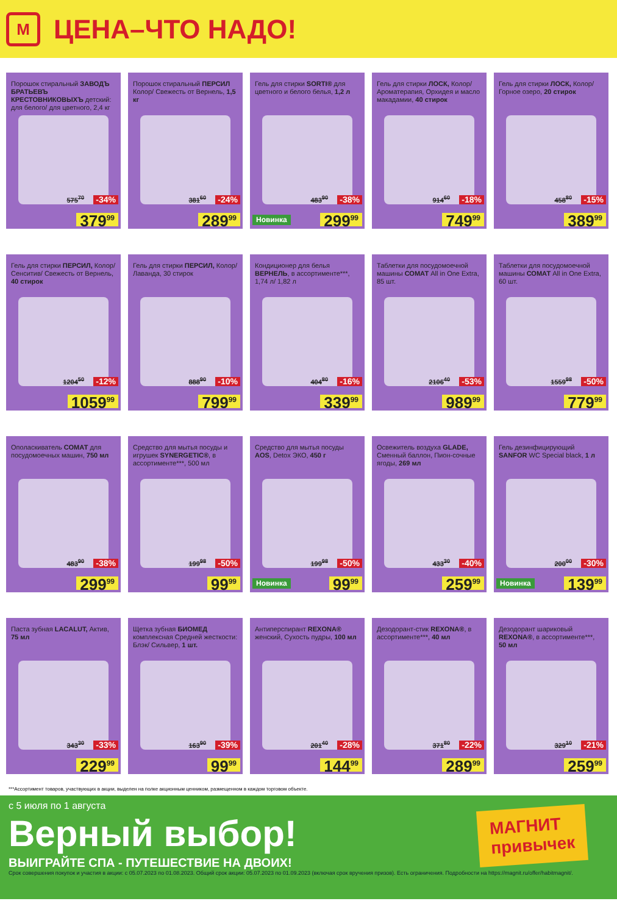М
ЦЕНА–ЧТО НАДО!
Порошок стиральный ЗАВОДЪ БРАТЬЕВЪ КРЕСТОВНИКОВЫХЪ детский: для белого/ для цветного, 2,4 кг
575<sup>70</sup> -34%
379<sup>99</sup>
Порошок стиральный ПЕРСИЛ Колор/ Свежесть от Вернель, 1,5 кг
381<sup>60</sup> -24%
289<sup>99</sup>
Гель для стирки SORTI® для цветного и белого белья, 1,2 л
483<sup>90</sup> -38%
Новинка 299<sup>99</sup>
Гель для стирки ЛОСК, Колор/ Ароматерапия, Орхидея и масло макадамии, 40 стирок
914<sup>60</sup> -18%
749<sup>99</sup>
Гель для стирки ЛОСК, Колор/ Горное озеро, 20 стирок
458<sup>80</sup> -15%
389<sup>99</sup>
Гель для стирки ПЕРСИЛ, Колор/ Сенситив/ Свежесть от Вернель, 40 стирок
1204<sup>50</sup> -12%
1059<sup>99</sup>
Гель для стирки ПЕРСИЛ, Колор/ Лаванда, 30 стирок
888<sup>90</sup> -10%
799<sup>99</sup>
Кондиционер для белья ВЕРНЕЛЬ, в ассортименте***, 1,74 л/ 1,82 л
404<sup>80</sup> -16%
339<sup>99</sup>
Таблетки для посудомоечной машины СОМАТ All in One Extra, 85 шт.
2106<sup>40</sup> -53%
989<sup>99</sup>
Таблетки для посудомоечной машины СОМАТ All in One Extra, 60 шт.
1559<sup>98</sup> -50%
779<sup>99</sup>
Ополаскиватель СОМАТ для посудомоечных машин, 750 мл
483<sup>90</sup> -38%
299<sup>99</sup>
Средство для мытья посуды и игрушек SYNERGETIC®, в ассортименте***, 500 мл
199<sup>98</sup> -50%
99<sup>99</sup>
Средство для мытья посуды AOS, Detox ЭКО, 450 г
199<sup>98</sup> -50%
Новинка 99<sup>99</sup>
Освежитель воздуха GLADE, Сменный баллон, Пион-сочные ягоды, 269 мл
433<sup>30</sup> -40%
259<sup>99</sup>
Гель дезинфицирующий SANFOR WC Special black, 1 л
200<sup>00</sup> -30%
Новинка 139<sup>99</sup>
Паста зубная LACALUT, Актив, 75 мл
343<sup>30</sup> -33%
229<sup>99</sup>
Щетка зубная БИОМЕД комплексная Средней жесткости: Блэк/ Сильвер, 1 шт.
163<sup>90</sup> -39%
99<sup>99</sup>
Антиперспирант REXONA® женский, Сухость пудры, 100 мл
201<sup>40</sup> -28%
144<sup>99</sup>
Дезодорант-стик REXONA®, в ассортименте***, 40 мл
371<sup>80</sup> -22%
289<sup>99</sup>
Дезодорант шариковый REXONA®, в ассортименте***, 50 мл
329<sup>10</sup> -21%
259<sup>99</sup>
***Ассортимент товаров, участвующих в акции, выделен на полке акционным ценником, размещенном в каждом торговом объекте.
с 5 июля по 1 августа
Верный выбор!
ВЫИГРАЙТЕ СПА - ПУТЕШЕСТВИЕ НА ДВОИХ!
Срок совершения покупок и участия в акции: с 05.07.2023 по 01.08.2023. Общий срок акции: 05.07.2023 по 01.09.2023 (включая срок вручения призов). Есть ограничения. Подробности на https://magnit.ru/offer/habitmagnit/.
МАГНИТ
привычек